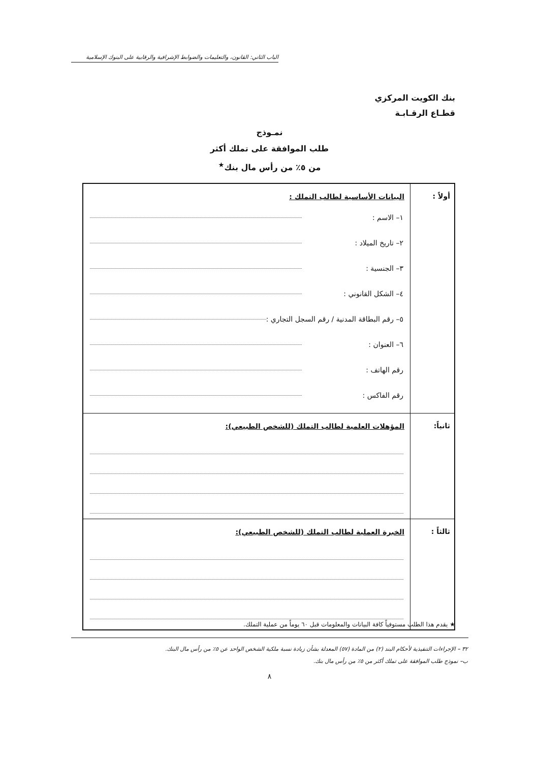الباب الثاني: القانون، والتعليمات والضوابط الإشرافية والرقابية على البنوك الإسلامية
بنك الكويت المركزي
قطـاع الرقـابـة
نمـوذج
طلب الموافقة على تملك أكثر
من ٥٪ من رأس مال بنك<sup>★</sup>
| أولاً : | البيانات الأساسية لطالب التملك : ١– الاسم : ٢– تاريخ الميلاد : ٣– الجنسية : ٤– الشكل القانوني : ٥– رقم البطاقة المدنية / رقم السجل التجاري : ٦– العنوان : رقم الهاتف : رقم الفاكس : |
| ثانياً: | المؤهلات العلمية لطالب التملك (للشخص الطبيعي): |
| ثالثاً : | الخبرة العملية لطالب التملك (للشخص الطبيعي): |
★ يقدم هذا الطلب مستوفياً كافة البيانات والمعلومات قبل ٦٠ يوماً من عملية التملك.
٣٢ – الإجراءات التنفيذية لأحكام البند (٢) من المادة (٥٧) المعدلة بشأن زيادة نسبة ملكية الشخص الواحد عن ٥٪ من رأس مال البنك.
ب– نموذج طلب الموافقة على تملك أكثر من ٥٪ من رأس مال بنك.
٨